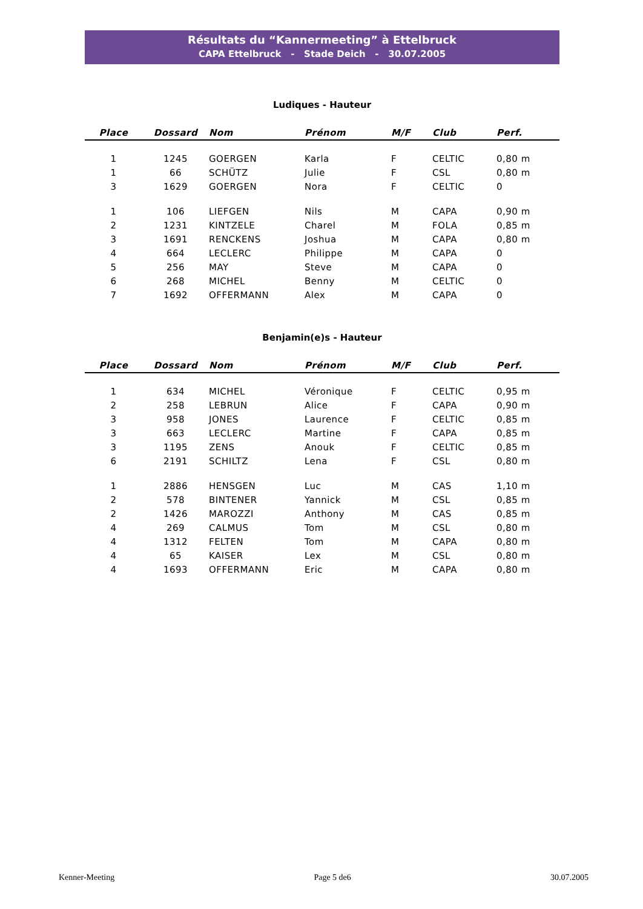Résultats du “Kannermeeting” à Ettelbruck
CAPA Ettelbruck - Stade Deich - 30.07.2005
Ludiques - Hauteur
| Place | Dossard | Nom | Prénom | M/F | Club | Perf. |
| --- | --- | --- | --- | --- | --- | --- |
| 1 | 1245 | GOERGEN | Karla | F | CELTIC | 0,80 m |
| 1 | 66 | SCHÜTZ | Julie | F | CSL | 0,80 m |
| 3 | 1629 | GOERGEN | Nora | F | CELTIC | 0 |
| 1 | 106 | LIEFGEN | Nils | M | CAPA | 0,90 m |
| 2 | 1231 | KINTZELE | Charel | M | FOLA | 0,85 m |
| 3 | 1691 | RENCKENS | Joshua | M | CAPA | 0,80 m |
| 4 | 664 | LECLERC | Philippe | M | CAPA | 0 |
| 5 | 256 | MAY | Steve | M | CAPA | 0 |
| 6 | 268 | MICHEL | Benny | M | CELTIC | 0 |
| 7 | 1692 | OFFERMANN | Alex | M | CAPA | 0 |
Benjamin(e)s - Hauteur
| Place | Dossard | Nom | Prénom | M/F | Club | Perf. |
| --- | --- | --- | --- | --- | --- | --- |
| 1 | 634 | MICHEL | Véronique | F | CELTIC | 0,95 m |
| 2 | 258 | LEBRUN | Alice | F | CAPA | 0,90 m |
| 3 | 958 | JONES | Laurence | F | CELTIC | 0,85 m |
| 3 | 663 | LECLERC | Martine | F | CAPA | 0,85 m |
| 3 | 1195 | ZENS | Anouk | F | CELTIC | 0,85 m |
| 6 | 2191 | SCHILTZ | Lena | F | CSL | 0,80 m |
| 1 | 2886 | HENSGEN | Luc | M | CAS | 1,10 m |
| 2 | 578 | BINTENER | Yannick | M | CSL | 0,85 m |
| 2 | 1426 | MAROZZI | Anthony | M | CAS | 0,85 m |
| 4 | 269 | CALMUS | Tom | M | CSL | 0,80 m |
| 4 | 1312 | FELTEN | Tom | M | CAPA | 0,80 m |
| 4 | 65 | KAISER | Lex | M | CSL | 0,80 m |
| 4 | 1693 | OFFERMANN | Eric | M | CAPA | 0,80 m |
Kenner-Meeting Page 5 de6 30.07.2005